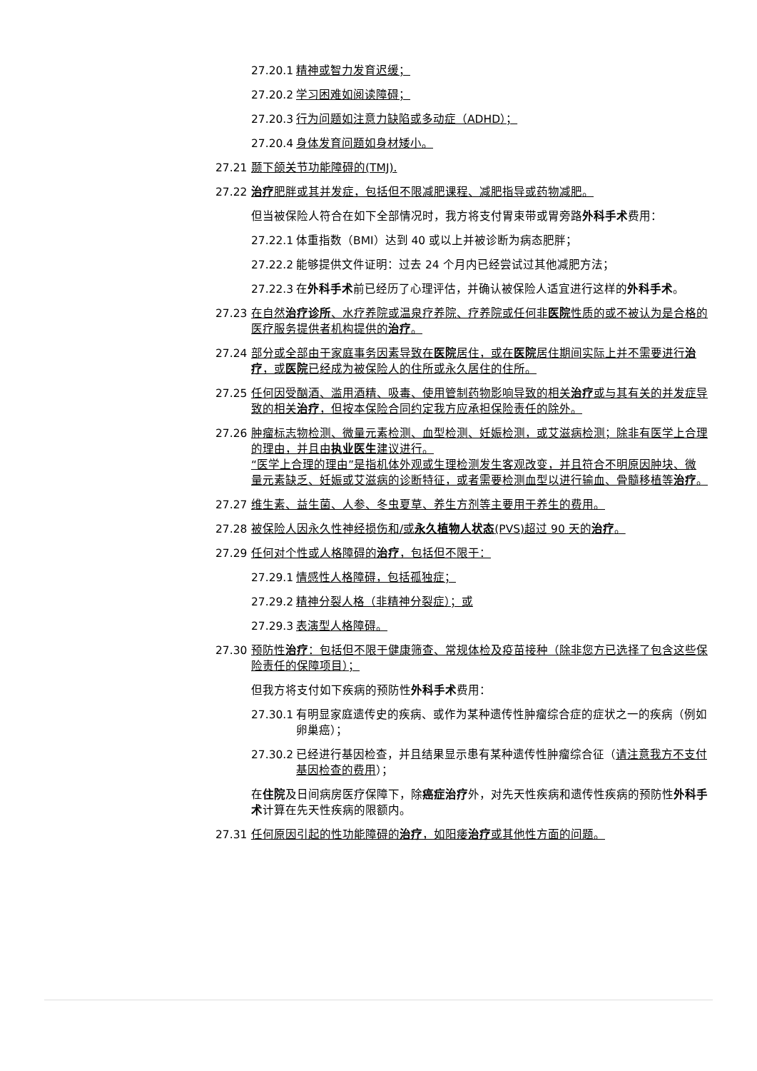27.20.1 精神或智力发育迟缓；
27.20.2 学习困难如阅读障碍；
27.20.3 行为问题如注意力缺陷或多动症（ADHD）；
27.20.4 身体发育问题如身材矮小。
27.21 颞下颌关节功能障碍的(TMJ).
27.22 治疗肥胖或其并发症，包括但不限减肥课程、减肥指导或药物减肥。
但当被保险人符合在如下全部情况时，我方将支付胃束带或胃旁路外科手术费用：
27.22.1 体重指数（BMI）达到 40 或以上并被诊断为病态肥胖；
27.22.2 能够提供文件证明：过去 24 个月内已经尝试过其他减肥方法；
27.22.3 在外科手术前已经历了心理评估，并确认被保险人适宜进行这样的外科手术。
27.23 在自然治疗诊所、水疗养院或温泉疗养院、疗养院或任何非医院性质的或不被认为是合格的医疗服务提供者机构提供的治疗。
27.24 部分或全部由于家庭事务因素导致在医院居住，或在医院居住期间实际上并不需要进行治疗，或医院已经成为被保险人的住所或永久居住的住所。
27.25 任何因受酗酒、滥用酒精、吸毒、使用管制药物影响导致的相关治疗或与其有关的并发症导致的相关治疗，但按本保险合同约定我方应承担保险责任的除外。
27.26 肿瘤标志物检测、微量元素检测、血型检测、妊娠检测，或艾滋病检测；除非有医学上合理的理由，并且由执业医生建议进行。
“医学上合理的理由”是指机体外观或生理检测发生客观改变，并且符合不明原因肿块、微量元素缺乏、妊娠或艾滋病的诊断特征，或者需要检测血型以进行输血、骨髓移植等治疗。
27.27 维生素、益生菌、人参、冬虫夏草、养生方剂等主要用于养生的费用。
27.28 被保险人因永久性神经损伤和/或永久植物人状态(PVS)超过 90 天的治疗。
27.29 任何对个性或人格障碍的治疗，包括但不限于：
27.29.1 情感性人格障碍，包括孤独症；
27.29.2 精神分裂人格（非精神分裂症）；或
27.29.3 表演型人格障碍。
27.30 预防性治疗：包括但不限于健康筛查、常规体检及疫苗接种（除非您方已选择了包含这些保险责任的保障项目）；
但我方将支付如下疾病的预防性外科手术费用：
27.30.1 有明显家庭遗传史的疾病、或作为某种遗传性肿瘤综合症的症状之一的疾病（例如卵巢癌）；
27.30.2 已经进行基因检查，并且结果显示患有某种遗传性肿瘤综合征（请注意我方不支付基因检查的费用）；
在住院及日间病房医疗保障下，除癌症治疗外，对先天性疾病和遗传性疾病的预防性外科手术计算在先天性疾病的限额内。
27.31 任何原因引起的性功能障碍的治疗，如阳痿治疗或其他性方面的问题。